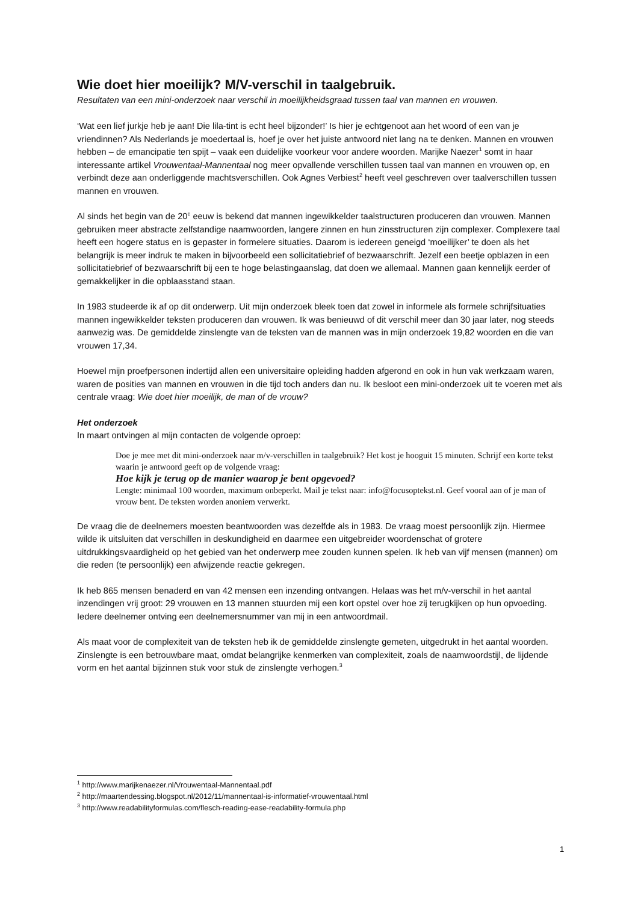Wie doet hier moeilijk? M/V-verschil in taalgebruik.
Resultaten van een mini-onderzoek naar verschil in moeilijkheidsgraad tussen taal van mannen en vrouwen.
‘Wat een lief jurkje heb je aan! Die lila-tint is echt heel bijzonder!’ Is hier je echtgenoot aan het woord of een van je vriendinnen? Als Nederlands je moedertaal is, hoef je over het juiste antwoord niet lang na te denken. Mannen en vrouwen hebben – de emancipatie ten spijt – vaak een duidelijke voorkeur voor andere woorden. Marijke Naezer<sup>1</sup> somt in haar interessante artikel Vrouwentaal-Mannentaal nog meer opvallende verschillen tussen taal van mannen en vrouwen op, en verbindt deze aan onderliggende machtsverschillen. Ook Agnes Verbiest<sup>2</sup> heeft veel geschreven over taalverschillen tussen mannen en vrouwen.
Al sinds het begin van de 20<sup>e</sup> eeuw is bekend dat mannen ingewikkelder taalstructuren produceren dan vrouwen. Mannen gebruiken meer abstracte zelfstandige naamwoorden, langere zinnen en hun zinsstructuren zijn complexer. Complexere taal heeft een hogere status en is gepaster in formelere situaties. Daarom is iedereen geneigd ‘moeilijker’ te doen als het belangrijk is meer indruk te maken in bijvoorbeeld een sollicitatiebrief of bezwaarschrift. Jezelf een beetje opblazen in een sollicitatiebrief of bezwaarschrift bij een te hoge belastingaanslag, dat doen we allemaal. Mannen gaan kennelijk eerder of gemakkelijker in die opblaasstand staan.
In 1983 studeerde ik af op dit onderwerp. Uit mijn onderzoek bleek toen dat zowel in informele als formele schrijfsituaties mannen ingewikkelder teksten produceren dan vrouwen. Ik was benieuwd of dit verschil meer dan 30 jaar later, nog steeds aanwezig was. De gemiddelde zinslengte van de teksten van de mannen was in mijn onderzoek 19,82 woorden en die van vrouwen 17,34.
Hoewel mijn proefpersonen indertijd allen een universitaire opleiding hadden afgerond en ook in hun vak werkzaam waren, waren de posities van mannen en vrouwen in die tijd toch anders dan nu. Ik besloot een mini-onderzoek uit te voeren met als centrale vraag: Wie doet hier moeilijk, de man of de vrouw?
Het onderzoek
In maart ontvingen al mijn contacten de volgende oproep:
Doe je mee met dit mini-onderzoek naar m/v-verschillen in taalgebruik? Het kost je hooguit 15 minuten. Schrijf een korte tekst waarin je antwoord geeft op de volgende vraag:
Hoe kijk je terug op de manier waarop je bent opgevoed?
Lengte: minimaal 100 woorden, maximum onbeperkt. Mail je tekst naar: info@focusoptekst.nl. Geef vooral aan of je man of vrouw bent. De teksten worden anoniem verwerkt.
De vraag die de deelnemers moesten beantwoorden was dezelfde als in 1983. De vraag moest persoonlijk zijn. Hiermee wilde ik uitsluiten dat verschillen in deskundigheid en daarmee een uitgebreider woordenschat of grotere uitdrukkingsvaardigheid op het gebied van het onderwerp mee zouden kunnen spelen. Ik heb van vijf mensen (mannen) om die reden (te persoonlijk) een afwijzende reactie gekregen.
Ik heb 865 mensen benaderd en van 42 mensen een inzending ontvangen. Helaas was het m/v-verschil in het aantal inzendingen vrij groot: 29 vrouwen en 13 mannen stuurden mij een kort opstel over hoe zij terugkijken op hun opvoeding. Iedere deelnemer ontving een deelnemersnummer van mij in een antwoordmail.
Als maat voor de complexiteit van de teksten heb ik de gemiddelde zinslengte gemeten, uitgedrukt in het aantal woorden. Zinslengte is een betrouwbare maat, omdat belangrijke kenmerken van complexiteit, zoals de naamwoordstijl, de lijdende vorm en het aantal bijzinnen stuk voor stuk de zinslengte verhogen.<sup>3</sup>
<sup>1</sup> http://www.marijkenaezer.nl/Vrouwentaal-Mannentaal.pdf
<sup>2</sup> http://maartendessing.blogspot.nl/2012/11/mannentaal-is-informatief-vrouwentaal.html
<sup>3</sup> http://www.readabilityformulas.com/flesch-reading-ease-readability-formula.php
1